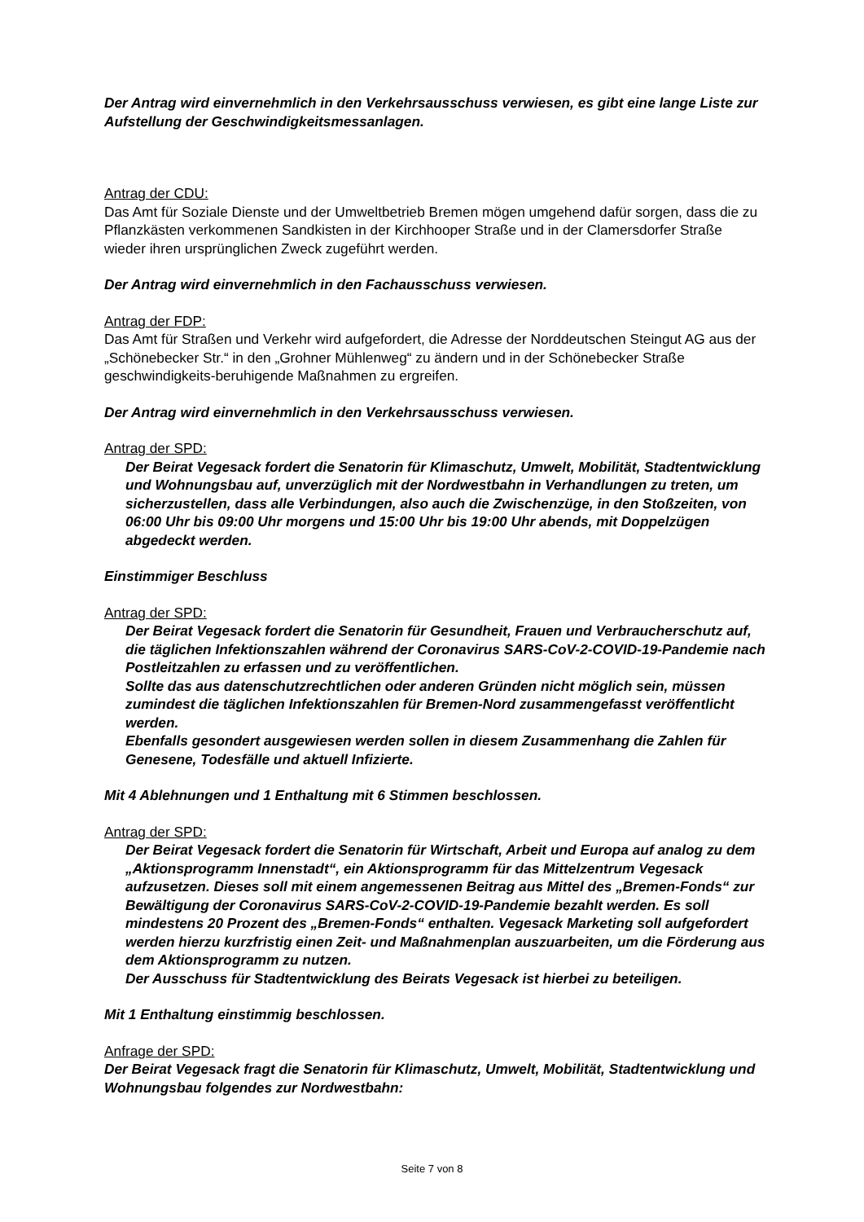Der Antrag wird einvernehmlich in den Verkehrsausschuss verwiesen, es gibt eine lange Liste zur Aufstellung der Geschwindigkeitsmessanlagen.
Antrag der CDU:
Das Amt für Soziale Dienste und der Umweltbetrieb Bremen mögen umgehend dafür sorgen, dass die zu Pflanzkästen verkommenen Sandkisten in der Kirchhooper Straße und in der Clamersdorfer Straße wieder ihren ursprünglichen Zweck zugeführt werden.
Der Antrag wird einvernehmlich in den Fachausschuss verwiesen.
Antrag der FDP:
Das Amt für Straßen und Verkehr wird aufgefordert, die Adresse der Norddeutschen Steingut AG aus der „Schönebecker Str.“ in den „Grohner Mühlenweg“ zu ändern und in der Schönebecker Straße geschwindigkeits-beruhigende Maßnahmen zu ergreifen.
Der Antrag wird einvernehmlich in den Verkehrsausschuss verwiesen.
Antrag der SPD:
Der Beirat Vegesack fordert die Senatorin für Klimaschutz, Umwelt, Mobilität, Stadtentwicklung und Wohnungsbau auf, unverzüglich mit der Nordwestbahn in Verhandlungen zu treten, um sicherzustellen, dass alle Verbindungen, also auch die Zwischenzüge, in den Stoßzeiten, von 06:00 Uhr bis 09:00 Uhr morgens und 15:00 Uhr bis 19:00 Uhr abends, mit Doppelzügen abgedeckt werden.
Einstimmiger Beschluss
Antrag der SPD:
Der Beirat Vegesack fordert die Senatorin für Gesundheit, Frauen und Verbraucherschutz auf, die täglichen Infektionszahlen während der Coronavirus SARS-CoV-2-COVID-19-Pandemie nach Postleitzahlen zu erfassen und zu veröffentlichen.
Sollte das aus datenschutzrechtlichen oder anderen Gründen nicht möglich sein, müssen zumindest die täglichen Infektionszahlen für Bremen-Nord zusammengefasst veröffentlicht werden.
Ebenfalls gesondert ausgewiesen werden sollen in diesem Zusammenhang die Zahlen für Genesene, Todesfälle und aktuell Infizierte.
Mit 4 Ablehnungen und 1 Enthaltung mit 6 Stimmen beschlossen.
Antrag der SPD:
Der Beirat Vegesack fordert die Senatorin für Wirtschaft, Arbeit und Europa auf analog zu dem „Aktionsprogramm Innenstadt“, ein Aktionsprogramm für das Mittelzentrum Vegesack aufzusetzen. Dieses soll mit einem angemessenen Beitrag aus Mittel des „Bremen-Fonds“ zur Bewältigung der Coronavirus SARS-CoV-2-COVID-19-Pandemie bezahlt werden. Es soll mindestens 20 Prozent des „Bremen-Fonds“ enthalten. Vegesack Marketing soll aufgefordert werden hierzu kurzfristig einen Zeit- und Maßnahmenplan auszuarbeiten, um die Förderung aus dem Aktionsprogramm zu nutzen.
Der Ausschuss für Stadtentwicklung des Beirats Vegesack ist hierbei zu beteiligen.
Mit 1 Enthaltung einstimmig beschlossen.
Anfrage der SPD:
Der Beirat Vegesack fragt die Senatorin für Klimaschutz, Umwelt, Mobilität, Stadtentwicklung und Wohnungsbau folgendes zur Nordwestbahn:
Seite 7 von 8